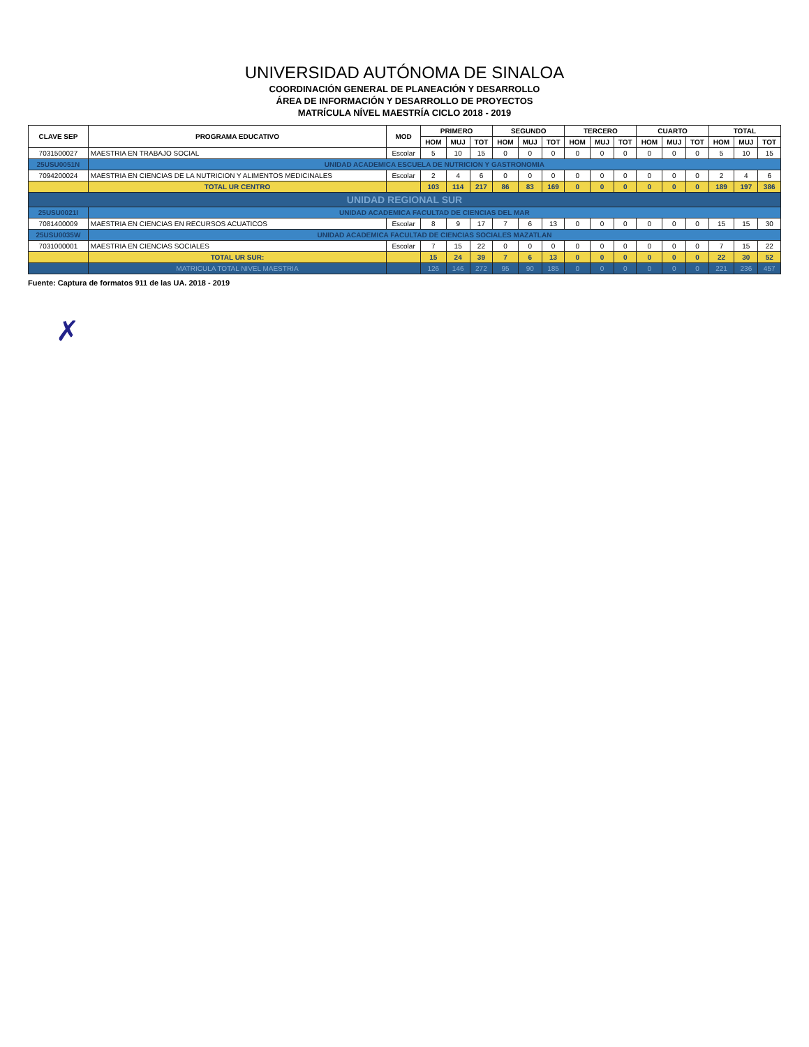UNIVERSIDAD AUTÓNOMA DE SINALOA
COORDINACIÓN GENERAL DE PLANEACIÓN Y DESARROLLO
ÁREA DE INFORMACIÓN Y DESARROLLO DE PROYECTOS
MATRÍCULA NÍVEL MAESTRÍA CICLO 2018 - 2019
| CLAVE SEP | PROGRAMA EDUCATIVO | MOD | PRIMERO | | | SEGUNDO | | | TERCERO | | | CUARTO | | | TOTAL | | |
| --- | --- | --- | --- | --- | --- | --- | --- | --- | --- | --- | --- | --- | --- | --- | --- | --- | --- |
| | | | HOM | MUJ | TOT | HOM | MUJ | TOT | HOM | MUJ | TOT | HOM | MUJ | TOT | HOM | MUJ | TOT |
| 7031500027 | MAESTRIA EN TRABAJO SOCIAL | Escolar | 5 | 10 | 15 | 0 | 0 | 0 | 0 | 0 | 0 | 0 | 0 | 0 | 5 | 10 | 15 |
| 25USU0051N | UNIDAD ACADEMICA ESCUELA DE NUTRICION Y GASTRONOMIA | | | | | | | | | | | | | | | | |
| 7094200024 | MAESTRIA EN CIENCIAS DE LA NUTRICION Y ALIMENTOS MEDICINALES | Escolar | 2 | 4 | 6 | 0 | 0 | 0 | 0 | 0 | 0 | 0 | 0 | 0 | 2 | 4 | 6 |
| | TOTAL UR CENTRO | | 103 | 114 | 217 | 86 | 83 | 169 | 0 | 0 | 0 | 0 | 0 | 0 | 189 | 197 | 386 |
| UNIDAD REGIONAL SUR | | | | | | | | | | | | | | | | | |
| 25USU0021I | UNIDAD ACADEMICA FACULTAD DE CIENCIAS DEL MAR | | | | | | | | | | | | | | | | |
| 7081400009 | MAESTRIA EN CIENCIAS EN RECURSOS ACUATICOS | Escolar | 8 | 9 | 17 | 7 | 6 | 13 | 0 | 0 | 0 | 0 | 0 | 0 | 15 | 15 | 30 |
| 25USU0035W | UNIDAD ACADEMICA FACULTAD DE CIENCIAS SOCIALES MAZATLAN | | | | | | | | | | | | | | | | |
| 7031000001 | MAESTRIA EN CIENCIAS SOCIALES | Escolar | 7 | 15 | 22 | 0 | 0 | 0 | 0 | 0 | 0 | 0 | 0 | 0 | 7 | 15 | 22 |
| | TOTAL UR SUR: | | 15 | 24 | 39 | 7 | 6 | 13 | 0 | 0 | 0 | 0 | 0 | 0 | 22 | 30 | 52 |
| | MATRICULA TOTAL NIVEL MAESTRIA | | 126 | 146 | 272 | 95 | 90 | 185 | 0 | 0 | 0 | 0 | 0 | 0 | 221 | 236 | 457 |
Fuente: Captura de formatos 911 de las UA. 2018 - 2019
✗